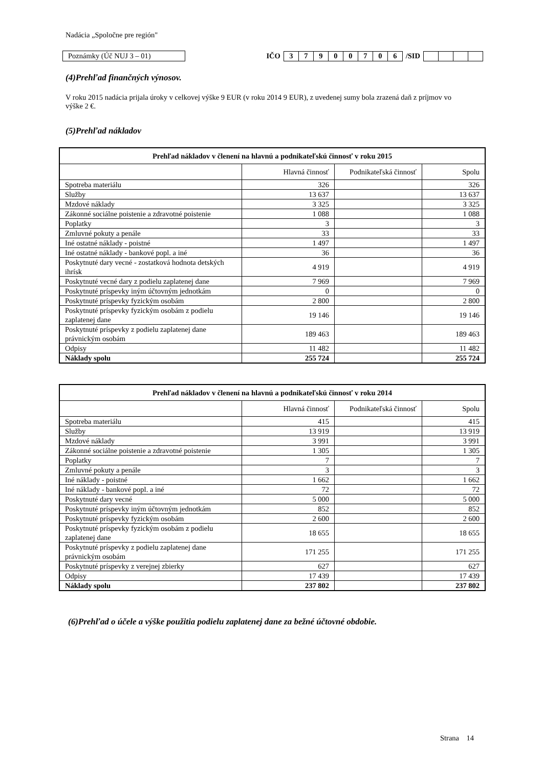Nadácia „Spoločne pre región"
Poznámky (Úč NUJ 3 – 01)
IČO
37900706
/SID
(4)Prehľad finančných výnosov.
V roku 2015 nadácia prijala úroky v celkovej výške 9 EUR (v roku 2014 9 EUR), z uvedenej sumy bola zrazená daň z príjmov vo výške 2 €.
(5)Prehľad nákladov
| Prehľad nákladov v členení na hlavnú a podnikateľskú činnosť v roku 2015 | | | |
| --- | --- | --- | --- |
| | Hlavná činnosť | Podnikateľská činnosť | Spolu |
| Spotreba materiálu | 326 | | 326 |
| Služby | 13 637 | | 13 637 |
| Mzdové náklady | 3 325 | | 3 325 |
| Zákonné sociálne poistenie a zdravotné poistenie | 1 088 | | 1 088 |
| Poplatky | 3 | | 3 |
| Zmluvné pokuty a penále | 33 | | 33 |
| Iné ostatné náklady - poistné | 1 497 | | 1 497 |
| Iné ostatné náklady - bankové popl. a iné | 36 | | 36 |
| Poskytnuté dary vecné - zostatková hodnota detských ihrísk | 4 919 | | 4 919 |
| Poskytnuté vecné dary z podielu zaplatenej dane | 7 969 | | 7 969 |
| Poskytnuté príspevky iným účtovným jednotkám | 0 | | 0 |
| Poskytnuté príspevky fyzickým osobám | 2 800 | | 2 800 |
| Poskytnuté príspevky fyzickým osobám z podielu zaplatenej dane | 19 146 | | 19 146 |
| Poskytnuté príspevky z podielu zaplatenej dane právnickým osobám | 189 463 | | 189 463 |
| Odpisy | 11 482 | | 11 482 |
| Náklady spolu | 255 724 | | 255 724 |
| Prehľad nákladov v členení na hlavnú a podnikateľskú činnosť v roku 2014 | | | |
| --- | --- | --- | --- |
| | Hlavná činnosť | Podnikateľská činnosť | Spolu |
| Spotreba materiálu | 415 | | 415 |
| Služby | 13 919 | | 13 919 |
| Mzdové náklady | 3 991 | | 3 991 |
| Zákonné sociálne poistenie a zdravotné poistenie | 1 305 | | 1 305 |
| Poplatky | 7 | | 7 |
| Zmluvné pokuty a penále | 3 | | 3 |
| Iné náklady - poistné | 1 662 | | 1 662 |
| Iné náklady - bankové popl. a iné | 72 | | 72 |
| Poskytnuté dary vecné | 5 000 | | 5 000 |
| Poskytnuté príspevky iným účtovným jednotkám | 852 | | 852 |
| Poskytnuté príspevky fyzickým osobám | 2 600 | | 2 600 |
| Poskytnuté príspevky fyzickým osobám z podielu zaplatenej dane | 18 655 | | 18 655 |
| Poskytnuté príspevky z podielu zaplatenej dane právnickým osobám | 171 255 | | 171 255 |
| Poskytnuté príspevky z verejnej zbierky | 627 | | 627 |
| Odpisy | 17 439 | | 17 439 |
| Náklady spolu | 237 802 | | 237 802 |
(6)Prehľad o účele a výške použitia podielu zaplatenej dane za bežné účtovné obdobie.
Strana 14